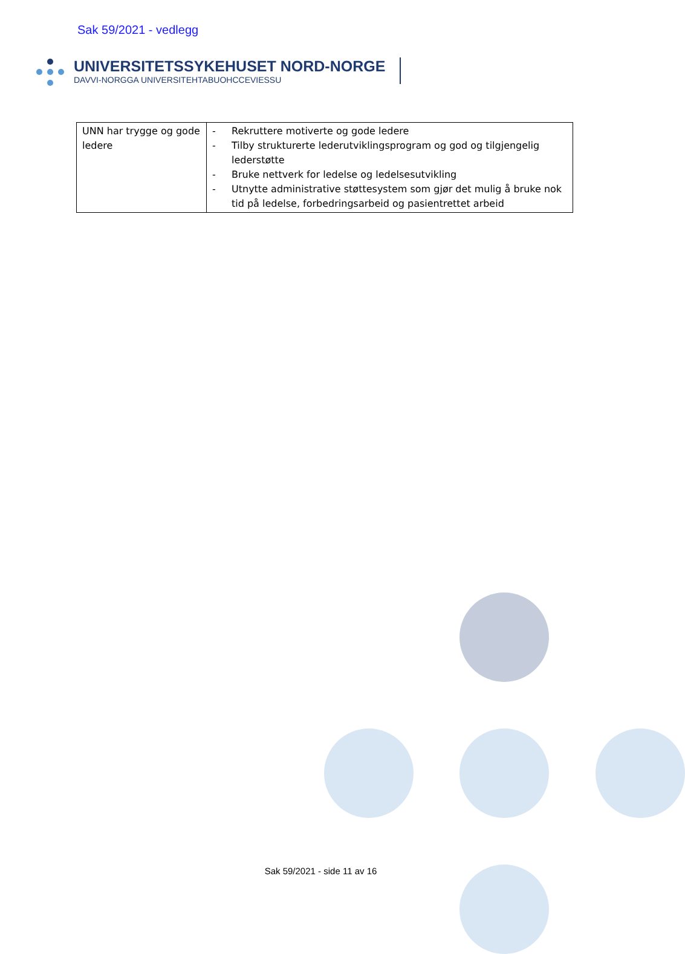Sak 59/2021 - vedlegg
UNIVERSITETSSYKEHUSET NORD-NORGE
DAVVI-NORGGA UNIVERSITEHTABUOHCCEVIESSU
| UNN har trygge og gode ledere | - Rekruttere motiverte og gode ledere - Tilby strukturerte lederutviklingsprogram og god og tilgjengelig lederstøtte - Bruke nettverk for ledelse og ledelsesutvikling - Utnytte administrative støttesystem som gjør det mulig å bruke nok tid på ledelse, forbedringsarbeid og pasientrettet arbeid |
Sak 59/2021 - side 11 av 16